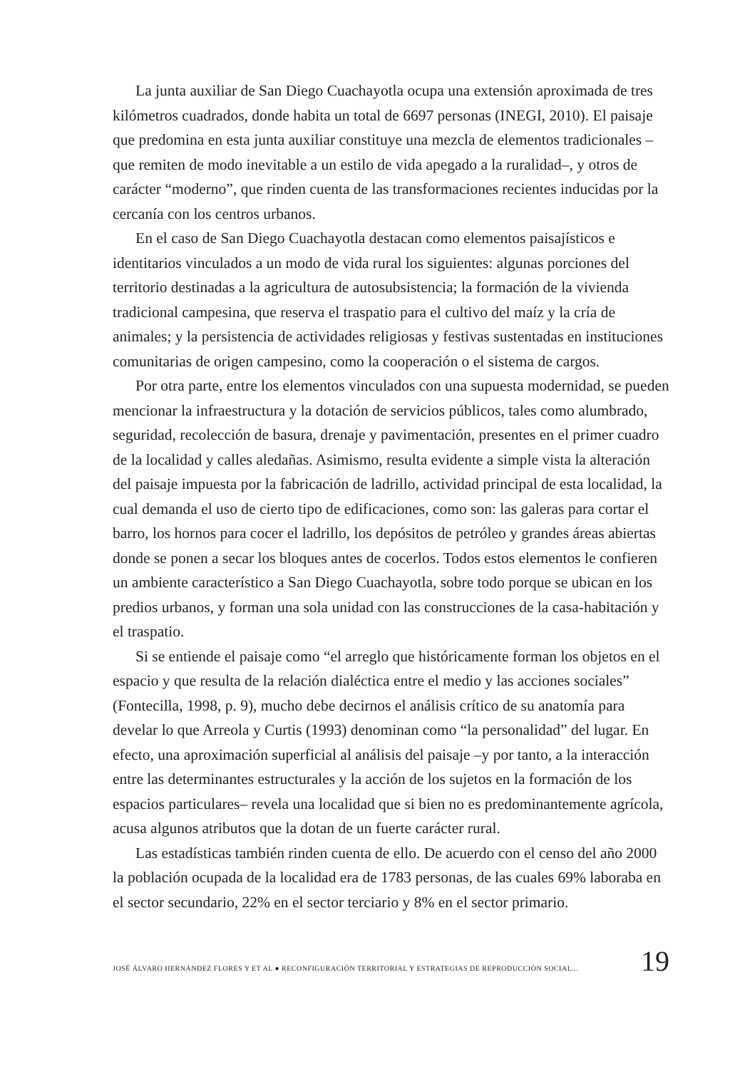La junta auxiliar de San Diego Cuachayotla ocupa una extensión aproximada de tres kilómetros cuadrados, donde habita un total de 6697 personas (INEGI, 2010). El paisaje que predomina en esta junta auxiliar constituye una mezcla de elementos tradicionales –que remiten de modo inevitable a un estilo de vida apegado a la ruralidad–, y otros de carácter “moderno”, que rinden cuenta de las transformaciones recientes inducidas por la cercanía con los centros urbanos.
En el caso de San Diego Cuachayotla destacan como elementos paisajísticos e identitarios vinculados a un modo de vida rural los siguientes: algunas porciones del territorio destinadas a la agricultura de autosubsistencia; la formación de la vivienda tradicional campesina, que reserva el traspatio para el cultivo del maíz y la cría de animales; y la persistencia de actividades religiosas y festivas sustentadas en instituciones comunitarias de origen campesino, como la cooperación o el sistema de cargos.
Por otra parte, entre los elementos vinculados con una supuesta modernidad, se pueden mencionar la infraestructura y la dotación de servicios públicos, tales como alumbrado, seguridad, recolección de basura, drenaje y pavimentación, presentes en el primer cuadro de la localidad y calles aledañas. Asimismo, resulta evidente a simple vista la alteración del paisaje impuesta por la fabricación de ladrillo, actividad principal de esta localidad, la cual demanda el uso de cierto tipo de edificaciones, como son: las galeras para cortar el barro, los hornos para cocer el ladrillo, los depósitos de petróleo y grandes áreas abiertas donde se ponen a secar los bloques antes de cocerlos. Todos estos elementos le confieren un ambiente característico a San Diego Cuachayotla, sobre todo porque se ubican en los predios urbanos, y forman una sola unidad con las construcciones de la casa-habitación y el traspatio.
Si se entiende el paisaje como “el arreglo que históricamente forman los objetos en el espacio y que resulta de la relación dialéctica entre el medio y las acciones sociales” (Fontecilla, 1998, p. 9), mucho debe decirnos el análisis crítico de su anatomía para develar lo que Arreola y Curtis (1993) denominan como “la personalidad” del lugar. En efecto, una aproximación superficial al análisis del paisaje –y por tanto, a la interacción entre las determinantes estructurales y la acción de los sujetos en la formación de los espacios particulares– revela una localidad que si bien no es predominantemente agrícola, acusa algunos atributos que la dotan de un fuerte carácter rural.
Las estadísticas también rinden cuenta de ello. De acuerdo con el censo del año 2000 la población ocupada de la localidad era de 1783 personas, de las cuales 69% laboraba en el sector secundario, 22% en el sector terciario y 8% en el sector primario.
JOSÉ ÁLVARO HERNÁNDEZ FLORES Y ET AL ● RECONFIGURACIÓN TERRITORIAL Y ESTRATEGIAS DE REPRODUCCIÓN SOCIAL... 19